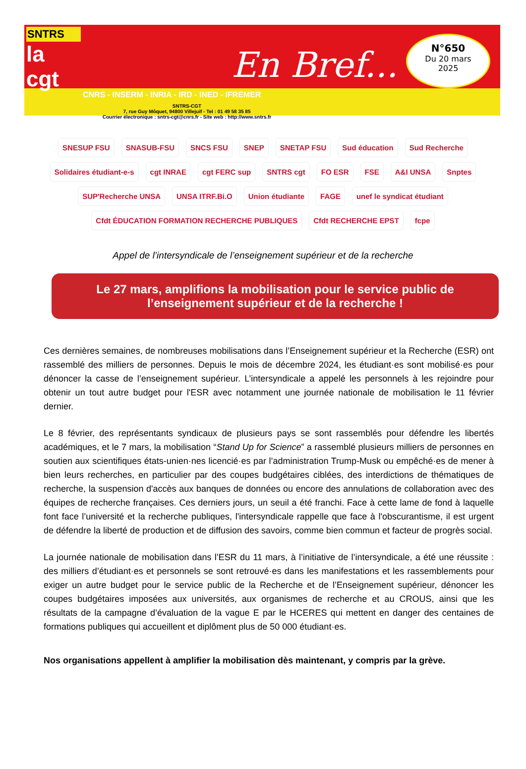SNTRS
la cgt
En Bref...
CNRS - INSERM - INRIA - IRD - INED - IFREMER
SNTRS-CGT
7, rue Guy Môquet, 94800 Villejuif - Tel : 01 49 58 35 85
Courrier électronique : sntrs-cgt@cnrs.fr - Site web : http://www.sntrs.fr
N°650
Du 20 mars
2025
SNESUP FSU SNASUB-FSU SNCS FSU SNEP SNETAP FSU Sud éducation Sud Recherche Solidaires étudiant-e-s cgt INRAE cgt FERC sup SNTRS cgt FO ESR FSE A&I UNSA Snptes SUP'Recherche UNSA UNSA ITRF.Bi.O Union étudiante FAGE unef le syndicat étudiant Cfdt ÉDUCATION FORMATION RECHERCHE PUBLIQUES Cfdt RECHERCHE EPST fcpe
Appel de l’intersyndicale de l’enseignement supérieur et de la recherche
Le 27 mars, amplifions la mobilisation pour le service public de l’enseignement supérieur et de la recherche !
Ces dernières semaines, de nombreuses mobilisations dans l’Enseignement supérieur et la Recherche (ESR) ont rassemblé des milliers de personnes. Depuis le mois de décembre 2024, les étudiant·es sont mobilisé·es pour dénoncer la casse de l’enseignement supérieur. L’intersyndicale a appelé les personnels à les rejoindre pour obtenir un tout autre budget pour l'ESR avec notamment une journée nationale de mobilisation le 11 février dernier.
Le 8 février, des représentants syndicaux de plusieurs pays se sont rassemblés pour défendre les libertés académiques, et le 7 mars, la mobilisation “Stand Up for Science” a rassemblé plusieurs milliers de personnes en soutien aux scientifiques états-unien·nes licencié·es par l’administration Trump-Musk ou empêché·es de mener à bien leurs recherches, en particulier par des coupes budgétaires ciblées, des interdictions de thématiques de recherche, la suspension d'accès aux banques de données ou encore des annulations de collaboration avec des équipes de recherche françaises. Ces derniers jours, un seuil a été franchi. Face à cette lame de fond à laquelle font face l’université et la recherche publiques, l'intersyndicale rappelle que face à l'obscurantisme, il est urgent de défendre la liberté de production et de diffusion des savoirs, comme bien commun et facteur de progrès social.
La journée nationale de mobilisation dans l’ESR du 11 mars, à l’initiative de l’intersyndicale, a été une réussite : des milliers d’étudiant·es et personnels se sont retrouvé·es dans les manifestations et les rassemblements pour exiger un autre budget pour le service public de la Recherche et de l’Enseignement supérieur, dénoncer les coupes budgétaires imposées aux universités, aux organismes de recherche et au CROUS, ainsi que les résultats de la campagne d’évaluation de la vague E par le HCERES qui mettent en danger des centaines de formations publiques qui accueillent et diplôment plus de 50 000 étudiant·es.
Nos organisations appellent à amplifier la mobilisation dès maintenant, y compris par la grève.